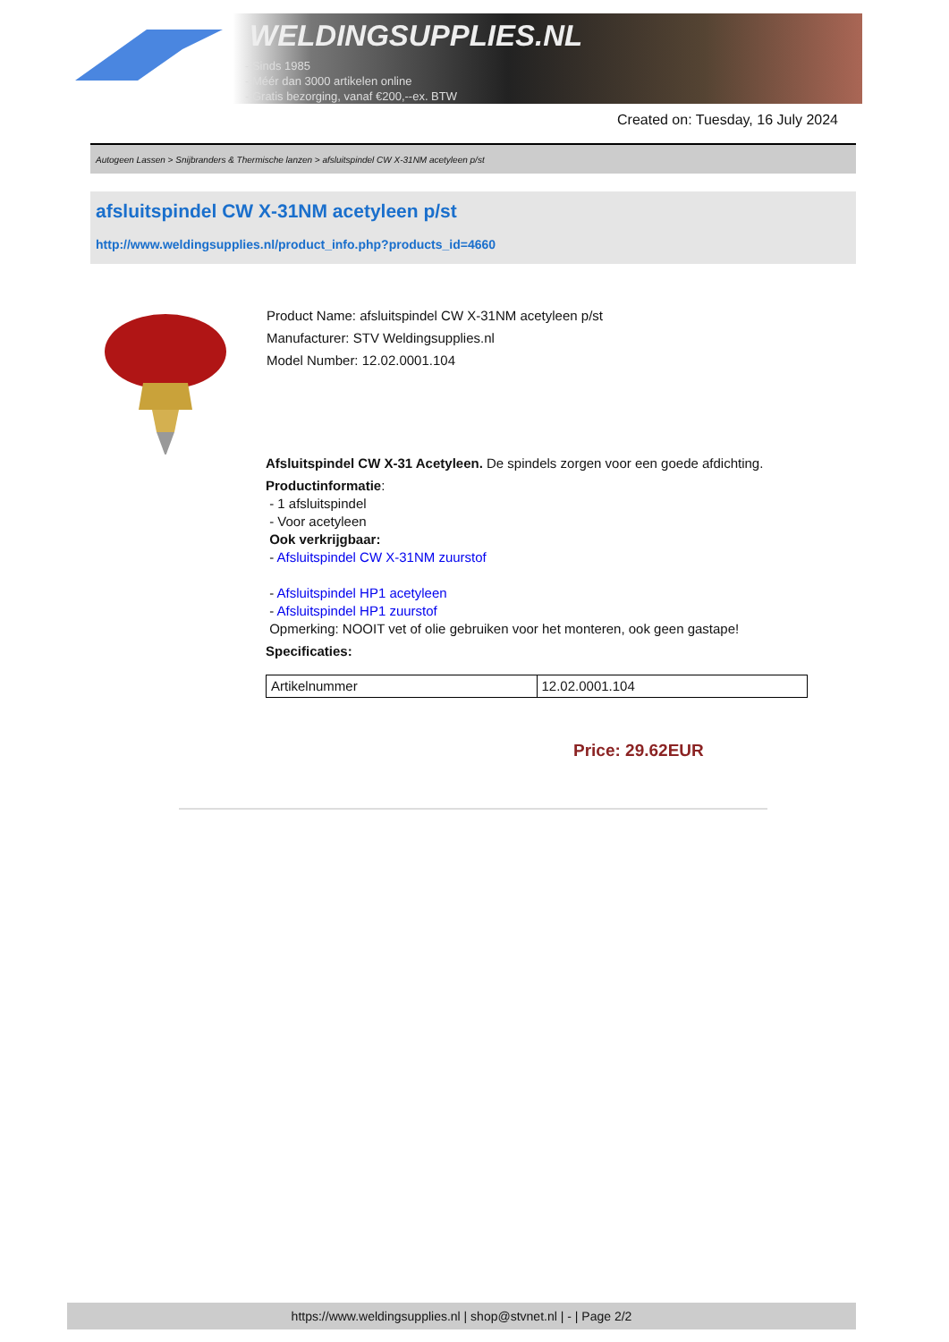WELDINGSUPPLIES.NL
- Sinds 1985
- Méér dan 3000 artikelen online
- Gratis bezorging, vanaf €200,--ex. BTW
Created on: Tuesday, 16 July 2024
Autogeen Lassen > Snijbranders & Thermische lanzen > afsluitspindel CW X-31NM acetyleen p/st
afsluitspindel CW X-31NM acetyleen p/st
http://www.weldingsupplies.nl/product_info.php?products_id=4660
Product Name: afsluitspindel CW X-31NM acetyleen p/st
Manufacturer: STV Weldingsupplies.nl
Model Number: 12.02.0001.104
Afsluitspindel CW X-31 Acetyleen. De spindels zorgen voor een goede afdichting.
Productinformatie:
- 1 afsluitspindel
- Voor acetyleen
Ook verkrijgbaar:
- Afsluitspindel CW X-31NM zuurstof
- Afsluitspindel HP1 acetyleen
- Afsluitspindel HP1 zuurstof
Opmerking: NOOIT vet of olie gebruiken voor het monteren, ook geen gastape!
Specificaties:
| Artikelnummer | 12.02.0001.104 |
Price: 29.62EUR
https://www.weldingsupplies.nl | shop@stvnet.nl | - | Page 2/2